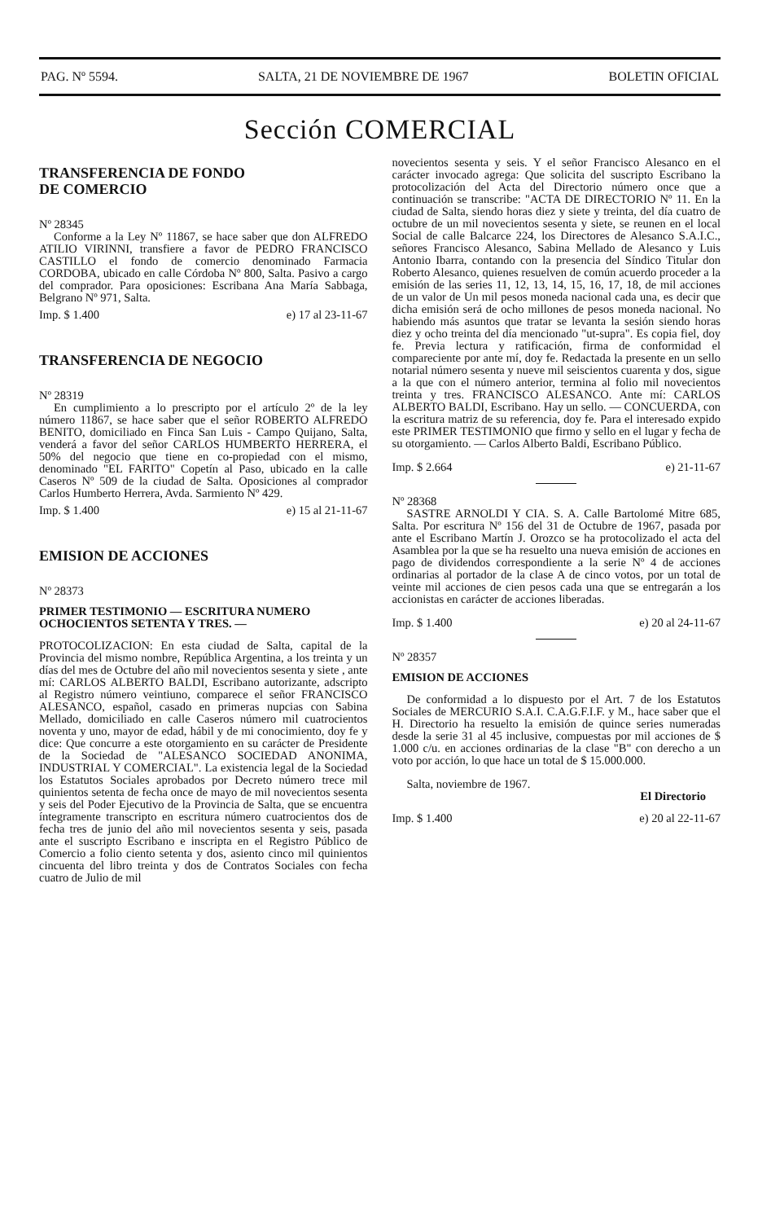PAG. Nº 5594. SALTA, 21 DE NOVIEMBRE DE 1967 BOLETIN OFICIAL
Sección COMERCIAL
TRANSFERENCIA DE FONDO
DE COMERCIO
Nº 28345
Conforme a la Ley Nº 11867, se hace saber que don ALFREDO ATILIO VIRINNI, transfiere a favor de PEDRO FRANCISCO CASTILLO el fondo de comercio denominado Farmacia CORDOBA, ubicado en calle Córdoba Nº 800, Salta. Pasivo a cargo del comprador. Para oposiciones: Escribana Ana María Sabbaga, Belgrano Nº 971, Salta.
Imp. $ 1.400 e) 17 al 23-11-67
TRANSFERENCIA DE NEGOCIO
Nº 28319
En cumplimiento a lo prescripto por el artículo 2º de la ley número 11867, se hace saber que el señor ROBERTO ALFREDO BENITO, domiciliado en Finca San Luis - Campo Quijano, Salta, venderá a favor del señor CARLOS HUMBERTO HERRERA, el 50% del negocio que tiene en co-propiedad con el mismo, denominado "EL FARITO" Copetín al Paso, ubicado en la calle Caseros Nº 509 de la ciudad de Salta. Oposiciones al comprador Carlos Humberto Herrera, Avda. Sarmiento Nº 429.
Imp. $ 1.400 e) 15 al 21-11-67
EMISION DE ACCIONES
Nº 28373
PRIMER TESTIMONIO — ESCRITURA NUMERO OCHOCIENTOS SETENTA Y TRES. —
PROTOCOLIZACION: En esta ciudad de Salta, capital de la Provincia del mismo nombre, República Argentina, a los treinta y un días del mes de Octubre del año mil novecientos sesenta y siete , ante mí: CARLOS ALBERTO BALDI, Escribano autorizante, adscripto al Registro número veintiuno, comparece el señor FRANCISCO ALESANCO, español, casado en primeras nupcias con Sabina Mellado, domiciliado en calle Caseros número mil cuatrocientos noventa y uno, mayor de edad, hábil y de mi conocimiento, doy fe y dice: Que concurre a este otorgamiento en su carácter de Presidente de la Sociedad de "ALESANCO SOCIEDAD ANONIMA, INDUSTRIAL Y COMERCIAL". La existencia legal de la Sociedad los Estatutos Sociales aprobados por Decreto número trece mil quinientos setenta de fecha once de mayo de mil novecientos sesenta y seis del Poder Ejecutivo de la Provincia de Salta, que se encuentra íntegramente transcripto en escritura número cuatrocientos dos de fecha tres de junio del año mil novecientos sesenta y seis, pasada ante el suscripto Escribano e inscripta en el Registro Público de Comercio a folio ciento setenta y dos, asiento cinco mil quinientos cincuenta del libro treinta y dos de Contratos Sociales con fecha cuatro de Julio de mil
novecientos sesenta y seis. Y el señor Francisco Alesanco en el carácter invocado agrega: Que solicita del suscripto Escribano la protocolización del Acta del Directorio número once que a continuación se transcribe: "ACTA DE DIRECTORIO Nº 11. En la ciudad de Salta, siendo horas diez y siete y treinta, del día cuatro de octubre de un mil novecientos sesenta y siete, se reunen en el local Social de calle Balcarce 224, los Directores de Alesanco S.A.I.C., señores Francisco Alesanco, Sabina Mellado de Alesanco y Luis Antonio Ibarra, contando con la presencia del Síndico Titular don Roberto Alesanco, quienes resuelven de común acuerdo proceder a la emisión de las series 11, 12, 13, 14, 15, 16, 17, 18, de mil acciones de un valor de Un mil pesos moneda nacional cada una, es decir que dicha emisión será de ocho millones de pesos moneda nacional. No habiendo más asuntos que tratar se levanta la sesión siendo horas diez y ocho treinta del día mencionado "ut-supra". Es copia fiel, doy fe. Previa lectura y ratificación, firma de conformidad el compareciente por ante mí, doy fe. Redactada la presente en un sello notarial número sesenta y nueve mil seiscientos cuarenta y dos, sigue a la que con el número anterior, termina al folio mil novecientos treinta y tres. FRANCISCO ALESANCO. Ante mí: CARLOS ALBERTO BALDI, Escribano. Hay un sello. — CONCUERDA, con la escritura matriz de su referencia, doy fe. Para el interesado expido este PRIMER TESTIMONIO que firmo y sello en el lugar y fecha de su otorgamiento. — Carlos Alberto Baldi, Escribano Público.
Imp. $ 2.664 e) 21-11-67
Nº 28368
SASTRE ARNOLDI Y CIA. S. A. Calle Bartolomé Mitre 685, Salta. Por escritura Nº 156 del 31 de Octubre de 1967, pasada por ante el Escribano Martín J. Orozco se ha protocolizado el acta del Asamblea por la que se ha resuelto una nueva emisión de acciones en pago de dividendos correspondiente a la serie Nº 4 de acciones ordinarias al portador de la clase A de cinco votos, por un total de veinte mil acciones de cien pesos cada una que se entregarán a los accionistas en carácter de acciones liberadas.
Imp. $ 1.400 e) 20 al 24-11-67
Nº 28357
EMISION DE ACCIONES
De conformidad a lo dispuesto por el Art. 7 de los Estatutos Sociales de MERCURIO S.A.I. C.A.G.F.I.F. y M., hace saber que el H. Directorio ha resuelto la emisión de quince series numeradas desde la serie 31 al 45 inclusive, compuestas por mil acciones de $ 1.000 c/u. en acciones ordinarias de la clase "B" con derecho a un voto por acción, lo que hace un total de $ 15.000.000.
Salta, noviembre de 1967.
El Directorio
Imp. $ 1.400 e) 20 al 22-11-67